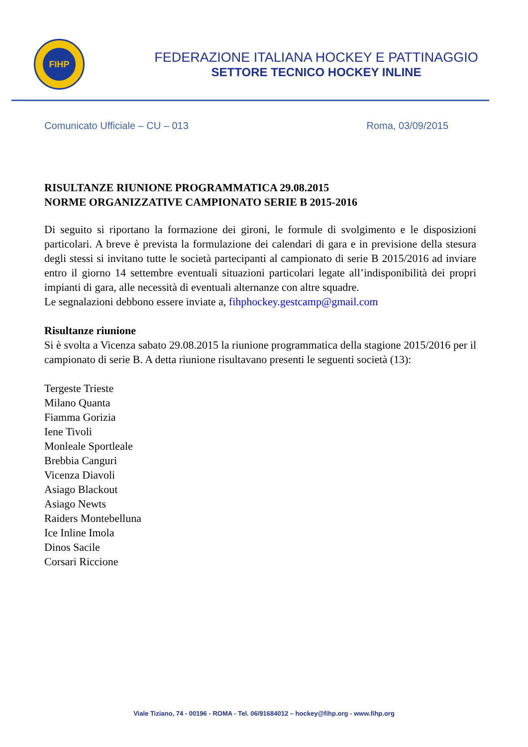FIHP
FEDERAZIONE ITALIANA HOCKEY E PATTINAGGIO
SETTORE TECNICO HOCKEY INLINE
Comunicato Ufficiale – CU – 013 Roma, 03/09/2015
RISULTANZE RIUNIONE PROGRAMMATICA 29.08.2015
NORME ORGANIZZATIVE CAMPIONATO SERIE B 2015-2016
Di seguito si riportano la formazione dei gironi, le formule di svolgimento e le disposizioni particolari. A breve è prevista la formulazione dei calendari di gara e in previsione della stesura degli stessi si invitano tutte le società partecipanti al campionato di serie B 2015/2016 ad inviare entro il giorno 14 settembre eventuali situazioni particolari legate all’indisponibilità dei propri impianti di gara, alle necessità di eventuali alternanze con altre squadre.
Le segnalazioni debbono essere inviate a, fihphockey.gestcamp@gmail.com
Risultanze riunione
Si è svolta a Vicenza sabato 29.08.2015 la riunione programmatica della stagione 2015/2016 per il campionato di serie B. A detta riunione risultavano presenti le seguenti società (13):
Tergeste Trieste
Milano Quanta
Fiamma Gorizia
Iene Tivoli
Monleale Sportleale
Brebbia Canguri
Vicenza Diavoli
Asiago Blackout
Asiago Newts
Raiders Montebelluna
Ice Inline Imola
Dinos Sacile
Corsari Riccione
Viale Tiziano, 74 - 00196 - ROMA - Tel. 06/91684012 – hockey@fihp.org - www.fihp.org